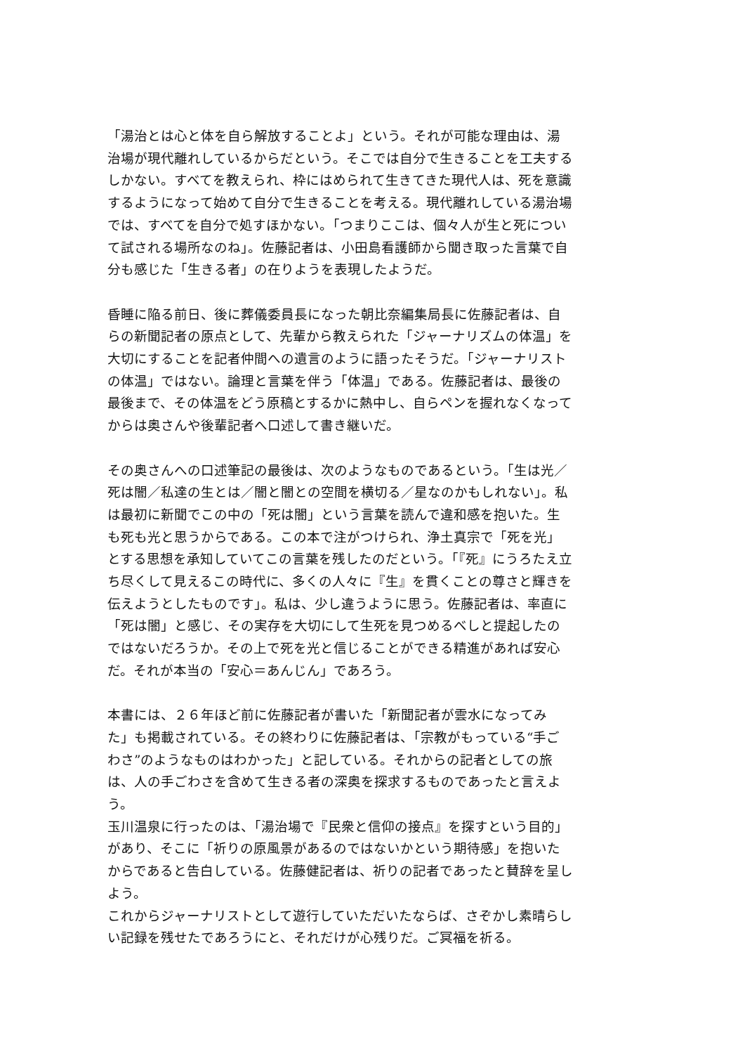「湯治とは心と体を自ら解放することよ」という。それが可能な理由は、湯治場が現代離れしているからだという。そこでは自分で生きることを工夫するしかない。すべてを教えられ、枠にはめられて生きてきた現代人は、死を意識するようになって始めて自分で生きることを考える。現代離れしている湯治場では、すべてを自分で処すほかない。「つまりここは、個々人が生と死について試される場所なのね」。佐藤記者は、小田島看護師から聞き取った言葉で自分も感じた「生きる者」の在りようを表現したようだ。
昏睡に陥る前日、後に葬儀委員長になった朝比奈編集局長に佐藤記者は、自らの新聞記者の原点として、先輩から教えられた「ジャーナリズムの体温」を大切にすることを記者仲間への遺言のように語ったそうだ。「ジャーナリストの体温」ではない。論理と言葉を伴う「体温」である。佐藤記者は、最後の最後まで、その体温をどう原稿とするかに熱中し、自らペンを握れなくなってからは奥さんや後輩記者へ口述して書き継いだ。
その奥さんへの口述筆記の最後は、次のようなものであるという。「生は光／死は闇／私達の生とは／闇と闇との空間を横切る／星なのかもしれない」。私は最初に新聞でこの中の「死は闇」という言葉を読んで違和感を抱いた。生も死も光と思うからである。この本で注がつけられ、浄土真宗で「死を光」とする思想を承知していてこの言葉を残したのだという。「『死』にうろたえ立ち尽くして見えるこの時代に、多くの人々に『生』を貫くことの尊さと輝きを伝えようとしたものです」。私は、少し違うように思う。佐藤記者は、率直に「死は闇」と感じ、その実存を大切にして生死を見つめるべしと提起したのではないだろうか。その上で死を光と信じることができる精進があれば安心だ。それが本当の「安心＝あんじん」であろう。
本書には、２６年ほど前に佐藤記者が書いた「新聞記者が雲水になってみた」も掲載されている。その終わりに佐藤記者は、「宗教がもっている“手ごわさ”のようなものはわかった」と記している。それからの記者としての旅は、人の手ごわさを含めて生きる者の深奥を探求するものであったと言えよう。
玉川温泉に行ったのは、「湯治場で『民衆と信仰の接点』を探すという目的」があり、そこに「祈りの原風景があるのではないかという期待感」を抱いたからであると告白している。佐藤健記者は、祈りの記者であったと賛辞を呈しよう。
これからジャーナリストとして遊行していただいたならば、さぞかし素晴らしい記録を残せたであろうにと、それだけが心残りだ。ご冥福を祈る。